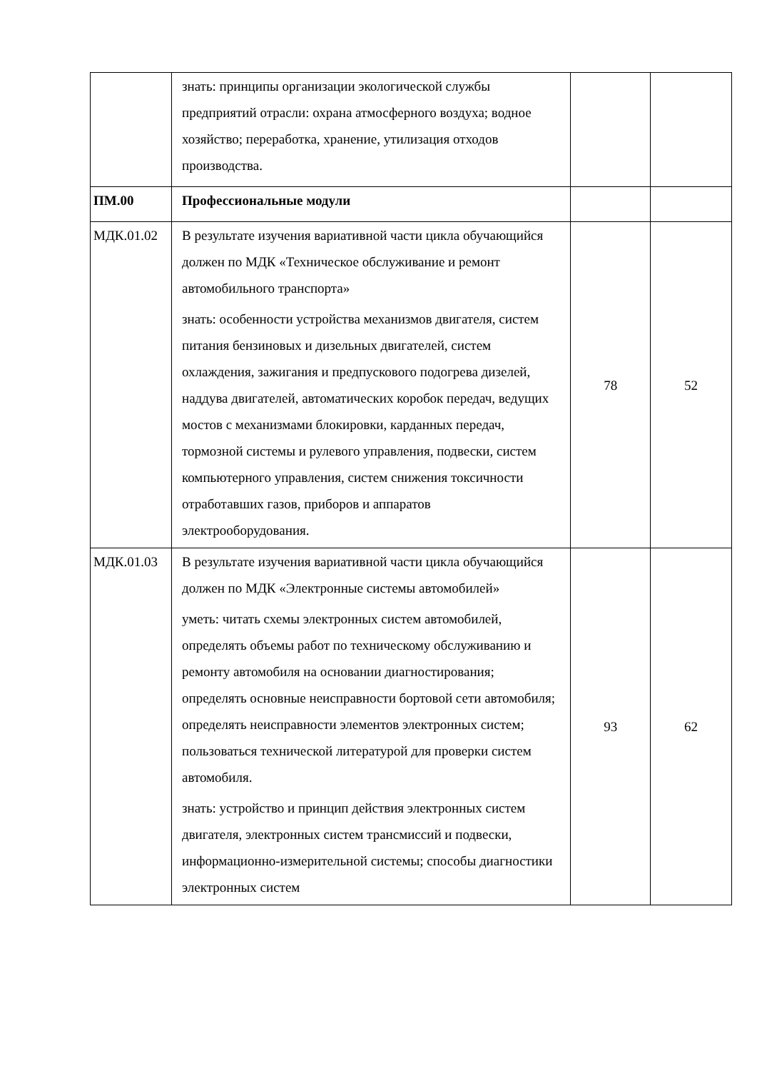| | знать: принципы организации экологической службы предприятий отрасли: охрана атмосферного воздуха; водное хозяйство; переработка, хранение, утилизация отходов производства. | | |
| ПМ.00 | Профессиональные модули | | |
| МДК.01.02 | В результате изучения вариативной части цикла обучающийся должен по МДК «Техническое обслуживание и ремонт автомобильного транспорта» знать: особенности устройства механизмов двигателя, систем питания бензиновых и дизельных двигателей, систем охлаждения, зажигания и предпускового подогрева дизелей, наддува двигателей, автоматических коробок передач, ведущих мостов с механизмами блокировки, карданных передач, тормозной системы и рулевого управления, подвески, систем компьютерного управления, систем снижения токсичности отработавших газов, приборов и аппаратов электрооборудования. | 78 | 52 |
| МДК.01.03 | В результате изучения вариативной части цикла обучающийся должен по МДК «Электронные системы автомобилей» уметь: читать схемы электронных систем автомобилей, определять объемы работ по техническому обслуживанию и ремонту автомобиля на основании диагностирования; определять основные неисправности бортовой сети автомобиля; определять неисправности элементов электронных систем; пользоваться технической литературой для проверки систем автомобиля. знать: устройство и принцип действия электронных систем двигателя, электронных систем трансмиссий и подвески, информационно-измерительной системы; способы диагностики электронных систем | 93 | 62 |